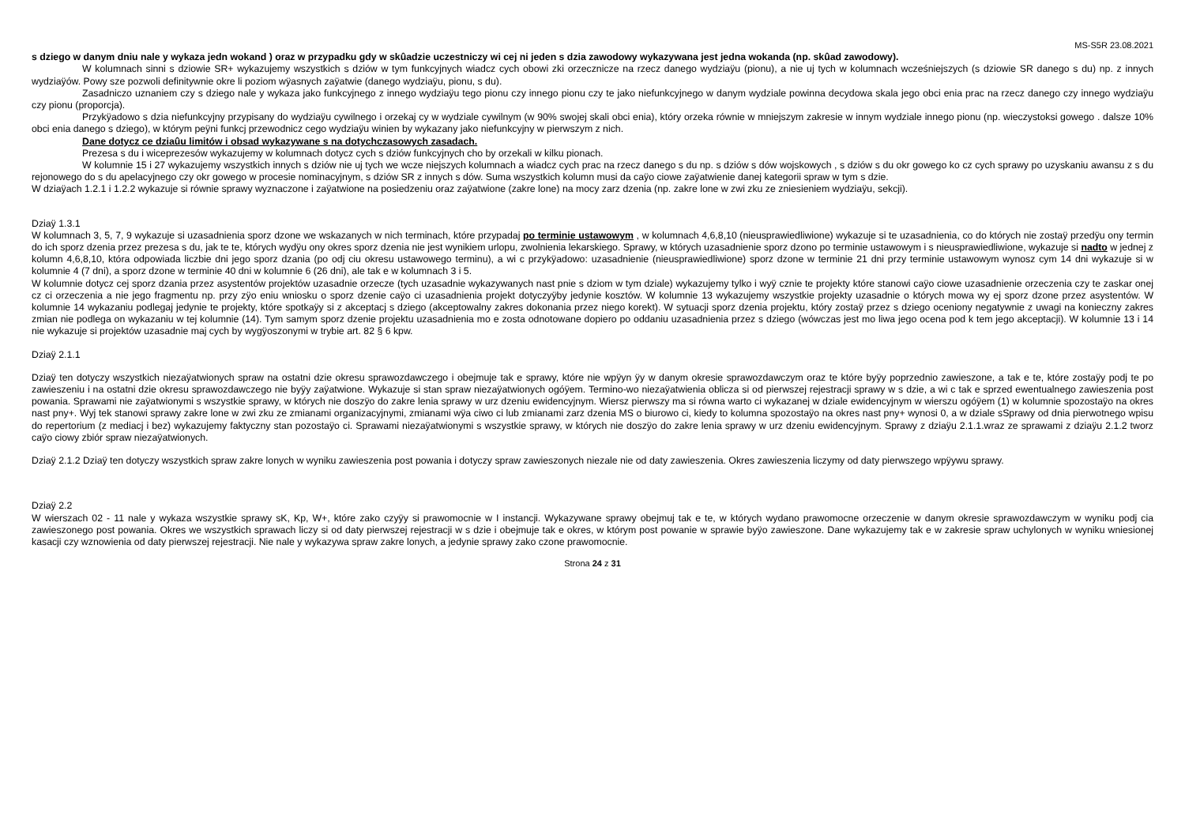MS-S5R 23.08.2021
s dziego w danym dniu nale y wykaza jedn wokand ) oraz w przypadku gdy w skûadzie uczestniczy wi cej ni jeden s dzia zawodowy wykazywana jest jedna wokanda (np. skûad zawodowy).
W kolumnach sinni s dziowie SR+ wykazujemy wszystkich s dziów w tym funkcyjnych wiadcz cych obowi zki orzecznicze na rzecz danego wydziaÿu (pionu), a nie uj tych w kolumnach wcześniejszych (s dziowie SR danego s du) np. z innych wydziaÿów. Powy sze pozwoli definitywnie okre li poziom wÿasnych zaÿatwie (danego wydziaÿu, pionu, s du).
Zasadniczo uznaniem czy s dziego nale y wykaza jako funkcyjnego z innego wydziaÿu tego pionu czy innego pionu czy te jako niefunkcyjnego w danym wydziale powinna decydowa skala jego obci enia prac na rzecz danego czy innego wydziaÿu czy pionu (proporcja).
Przykÿadowo s dzia niefunkcyjny przypisany do wydziaÿu cywilnego i orzekaj cy w wydziale cywilnym (w 90% swojej skali obci enia), który orzeka równie w mniejszym zakresie w innym wydziale innego pionu (np. wieczystoksi gowego . dalsze 10% obci enia danego s dziego), w którym peÿni funkcj przewodnicz cego wydziaÿu winien by wykazany jako niefunkcyjny w pierwszym z nich.
Dane dotycz ce dziaûu limitów i obsad wykazywane s na dotychczasowych zasadach.
Prezesa s du i wiceprezesów wykazujemy w kolumnach dotycz cych s dziów funkcyjnych cho by orzekali w kilku pionach.
W kolumnie 15 i 27 wykazujemy wszystkich innych s dziów nie uj tych we wcze niejszych kolumnach a wiadcz cych prac na rzecz danego s du np. s dziów s dów wojskowych , s dziów s du okr gowego ko cz cych sprawy po uzyskaniu awansu z s du rejonowego do s du apelacyjnego czy okr gowego w procesie nominacyjnym, s dziów SR z innych s dów. Suma wszystkich kolumn musi da caÿo ciowe zaÿatwienie danej kategorii spraw w tym s dzie.
W dziaÿach 1.2.1 i 1.2.2 wykazuje si równie sprawy wyznaczone i zaÿatwione na posiedzeniu oraz zaÿatwione (zakre lone) na mocy zarz dzenia (np. zakre lone w zwi zku ze zniesieniem wydziaÿu, sekcji).
Dziaÿ 1.3.1
W kolumnach 3, 5, 7, 9 wykazuje si uzasadnienia sporz dzone we wskazanych w nich terminach, które przypadaj po terminie ustawowym , w kolumnach 4,6,8,10 (nieusprawiedliwione) wykazuje si te uzasadnienia, co do których nie zostaÿ przedÿu ony termin do ich sporz dzenia przez prezesa s du, jak te te, których wydÿu ony okres sporz dzenia nie jest wynikiem urlopu, zwolnienia lekarskiego. Sprawy, w których uzasadnienie sporz dzono po terminie ustawowym i s nieusprawiedliwione, wykazuje si nadto w jednej z kolumn 4,6,8,10, która odpowiada liczbie dni jego sporz dzania (po odj ciu okresu ustawowego terminu), a wi c przykÿadowo: uzasadnienie (nieusprawiedliwione) sporz dzone w terminie 21 dni przy terminie ustawowym wynosz cym 14 dni wykazuje si w kolumnie 4 (7 dni), a sporz dzone w terminie 40 dni w kolumnie 6 (26 dni), ale tak e w kolumnach 3 i 5.
W kolumnie dotycz cej sporz dzania przez asystentów projektów uzasadnie orzecze (tych uzasadnie wykazywanych nast pnie s dziom w tym dziale) wykazujemy tylko i wyÿ cznie te projekty które stanowi caÿo ciowe uzasadnienie orzeczenia czy te zaskar onej cz ci orzeczenia a nie jego fragmentu np. przy zÿo eniu wniosku o sporz dzenie caÿo ci uzasadnienia projekt dotyczyÿby jedynie kosztów. W kolumnie 13 wykazujemy wszystkie projekty uzasadnie o których mowa wy ej sporz dzone przez asystentów. W kolumnie 14 wykazaniu podlegaj jedynie te projekty, które spotkaÿy si z akceptacj s dziego (akceptowalny zakres dokonania przez niego korekt). W sytuacji sporz dzenia projektu, który zostaÿ przez s dziego oceniony negatywnie z uwagi na konieczny zakres zmian nie podlega on wykazaniu w tej kolumnie (14). Tym samym sporz dzenie projektu uzasadnienia mo e zosta odnotowane dopiero po oddaniu uzasadnienia przez s dziego (wówczas jest mo liwa jego ocena pod k tem jego akceptacji). W kolumnie 13 i 14 nie wykazuje si projektów uzasadnie maj cych by wygÿoszonymi w trybie art. 82 § 6 kpw.
Dziaÿ 2.1.1
Dziaÿ ten dotyczy wszystkich niezaÿatwionych spraw na ostatni dzie okresu sprawozdawczego i obejmuje tak e sprawy, które nie wpÿyn ÿy w danym okresie sprawozdawczym oraz te które byÿy poprzednio zawieszone, a tak e te, które zostaÿy podj te po zawieszeniu i na ostatni dzie okresu sprawozdawczego nie byÿy zaÿatwione. Wykazuje si stan spraw niezaÿatwionych ogóÿem. Termino-wo niezaÿatwienia oblicza si od pierwszej rejestracji sprawy w s dzie, a wi c tak e sprzed ewentualnego zawieszenia post powania. Sprawami nie zaÿatwionymi s wszystkie sprawy, w których nie doszÿo do zakre lenia sprawy w urz dzeniu ewidencyjnym. Wiersz pierwszy ma si równa warto ci wykazanej w dziale ewidencyjnym w wierszu ogóÿem (1) w kolumnie spozostaÿo na okres nast pny+. Wyj tek stanowi sprawy zakre lone w zwi zku ze zmianami organizacyjnymi, zmianami wÿa ciwo ci lub zmianami zarz dzenia MS o biurowo ci, kiedy to kolumna spozostaÿo na okres nast pny+ wynosi 0, a w dziale sSprawy od dnia pierwotnego wpisu do repertorium (z mediacj i bez) wykazujemy faktyczny stan pozostaÿo ci. Sprawami niezaÿatwionymi s wszystkie sprawy, w których nie doszÿo do zakre lenia sprawy w urz dzeniu ewidencyjnym. Sprawy z dziaÿu 2.1.1.wraz ze sprawami z dziaÿu 2.1.2 tworz caÿo ciowy zbiór spraw niezaÿatwionych.
Dziaÿ 2.1.2 Dziaÿ ten dotyczy wszystkich spraw zakre lonych w wyniku zawieszenia post powania i dotyczy spraw zawieszonych niezale nie od daty zawieszenia. Okres zawieszenia liczymy od daty pierwszego wpÿywu sprawy.
Dziaÿ 2.2
W wierszach 02 - 11 nale y wykaza wszystkie sprawy sK, Kp, W+, które zako czyÿy si prawomocnie w I instancji. Wykazywane sprawy obejmuj tak e te, w których wydano prawomocne orzeczenie w danym okresie sprawozdawczym w wyniku podj cia zawieszonego post powania. Okres we wszystkich sprawach liczy si od daty pierwszej rejestracji w s dzie i obejmuje tak e okres, w którym post powanie w sprawie byÿo zawieszone. Dane wykazujemy tak e w zakresie spraw uchylonych w wyniku wniesionej kasacji czy wznowienia od daty pierwszej rejestracji. Nie nale y wykazywa spraw zakre lonych, a jedynie sprawy zako czone prawomocnie.
Strona 24 z 31